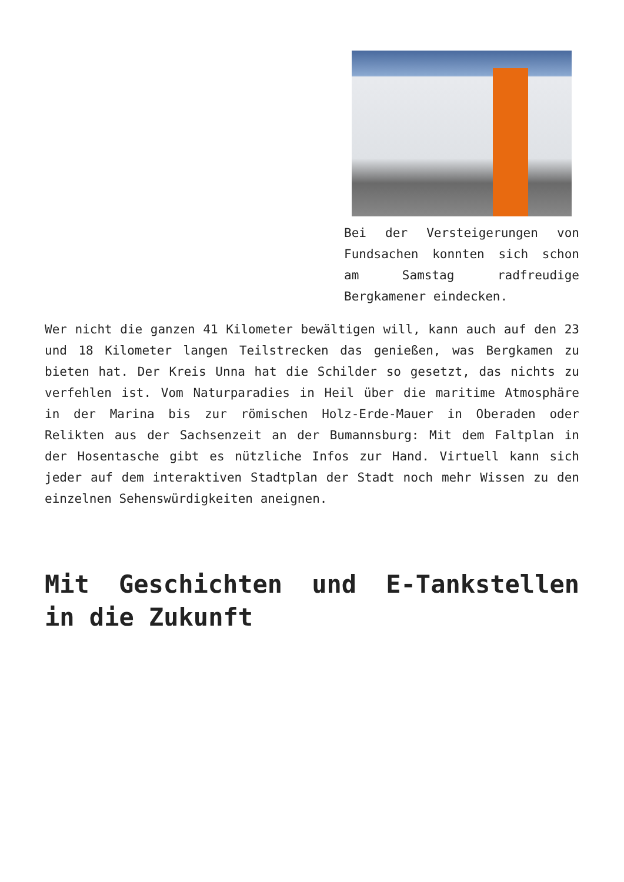Bei der Versteigerungen von Fundsachen konnten sich schon am Samstag radfreudige Bergkamener eindecken.
Wer nicht die ganzen 41 Kilometer bewältigen will, kann auch auf den 23 und 18 Kilometer langen Teilstrecken das genießen, was Bergkamen zu bieten hat. Der Kreis Unna hat die Schilder so gesetzt, das nichts zu verfehlen ist. Vom Naturparadies in Heil über die maritime Atmosphäre in der Marina bis zur römischen Holz-Erde-Mauer in Oberaden oder Relikten aus der Sachsenzeit an der Bumannsburg: Mit dem Faltplan in der Hosentasche gibt es nützliche Infos zur Hand. Virtuell kann sich jeder auf dem interaktiven Stadtplan der Stadt noch mehr Wissen zu den einzelnen Sehenswürdigkeiten aneignen.
Mit Geschichten und E-Tankstellen in die Zukunft